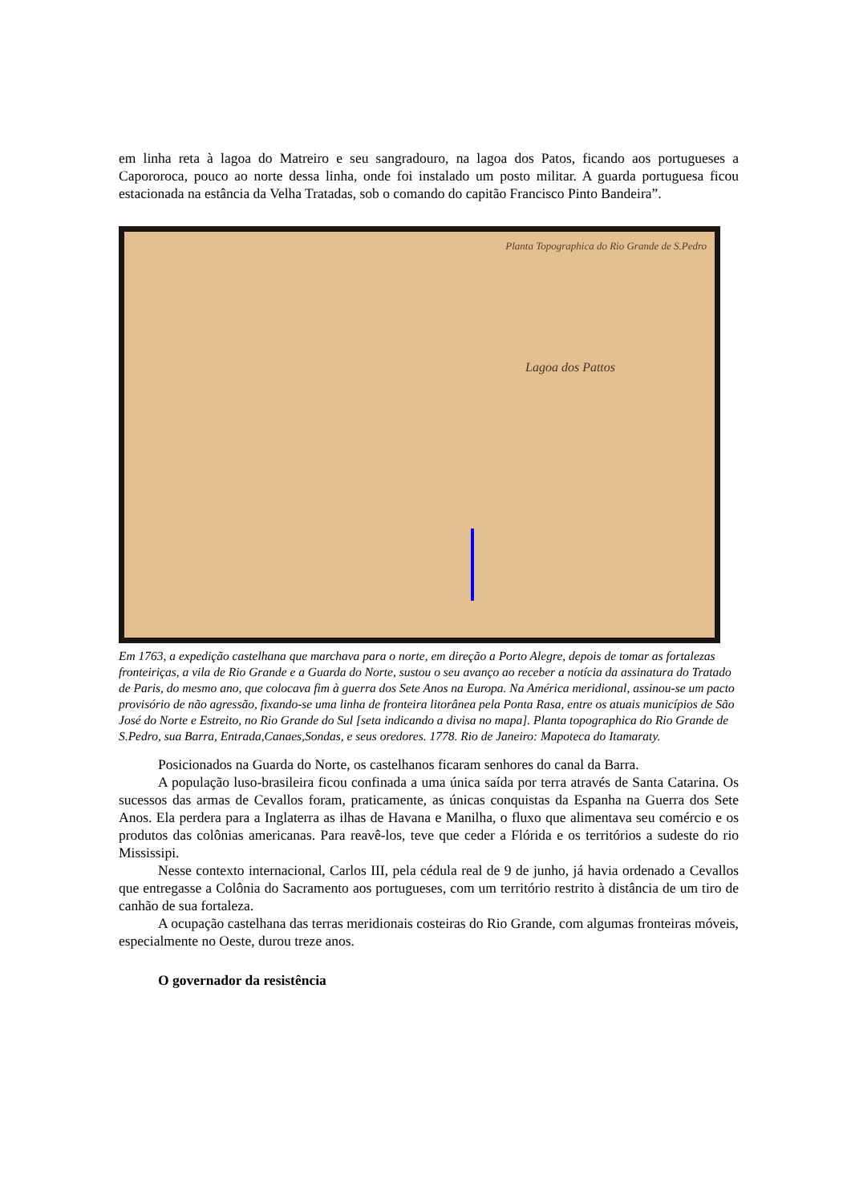em linha reta à lagoa do Matreiro e seu sangradouro, na lagoa dos Patos, ficando aos portugueses a Capororoca, pouco ao norte dessa linha, onde foi instalado um posto militar. A guarda portuguesa ficou estacionada na estância da Velha Tratadas, sob o comando do capitão Francisco Pinto Bandeira”.
Planta Topographica do Rio Grande de S.Pedro
Lagoa dos Pattos
Em 1763, a expedição castelhana que marchava para o norte, em direção a Porto Alegre, depois de tomar as fortalezas fronteiriças, a vila de Rio Grande e a Guarda do Norte, sustou o seu avanço ao receber a notícia da assinatura do Tratado de Paris, do mesmo ano, que colocava fim à guerra dos Sete Anos na Europa. Na América meridional, assinou-se um pacto provisório de não agressão, fixando-se uma linha de fronteira litorânea pela Ponta Rasa, entre os atuais municípios de São José do Norte e Estreito, no Rio Grande do Sul [seta indicando a divisa no mapa]. Planta topographica do Rio Grande de S.Pedro, sua Barra, Entrada,Canaes,Sondas, e seus oredores. 1778. Rio de Janeiro: Mapoteca do Itamaraty.
Posicionados na Guarda do Norte, os castelhanos ficaram senhores do canal da Barra.
A população luso-brasileira ficou confinada a uma única saída por terra através de Santa Catarina. Os sucessos das armas de Cevallos foram, praticamente, as únicas conquistas da Espanha na Guerra dos Sete Anos. Ela perdera para a Inglaterra as ilhas de Havana e Manilha, o fluxo que alimentava seu comércio e os produtos das colônias americanas. Para reavê-los, teve que ceder a Flórida e os territórios a sudeste do rio Mississipi.
Nesse contexto internacional, Carlos III, pela cédula real de 9 de junho, já havia ordenado a Cevallos que entregasse a Colônia do Sacramento aos portugueses, com um território restrito à distância de um tiro de canhão de sua fortaleza.
A ocupação castelhana das terras meridionais costeiras do Rio Grande, com algumas fronteiras móveis, especialmente no Oeste, durou treze anos.
O governador da resistência